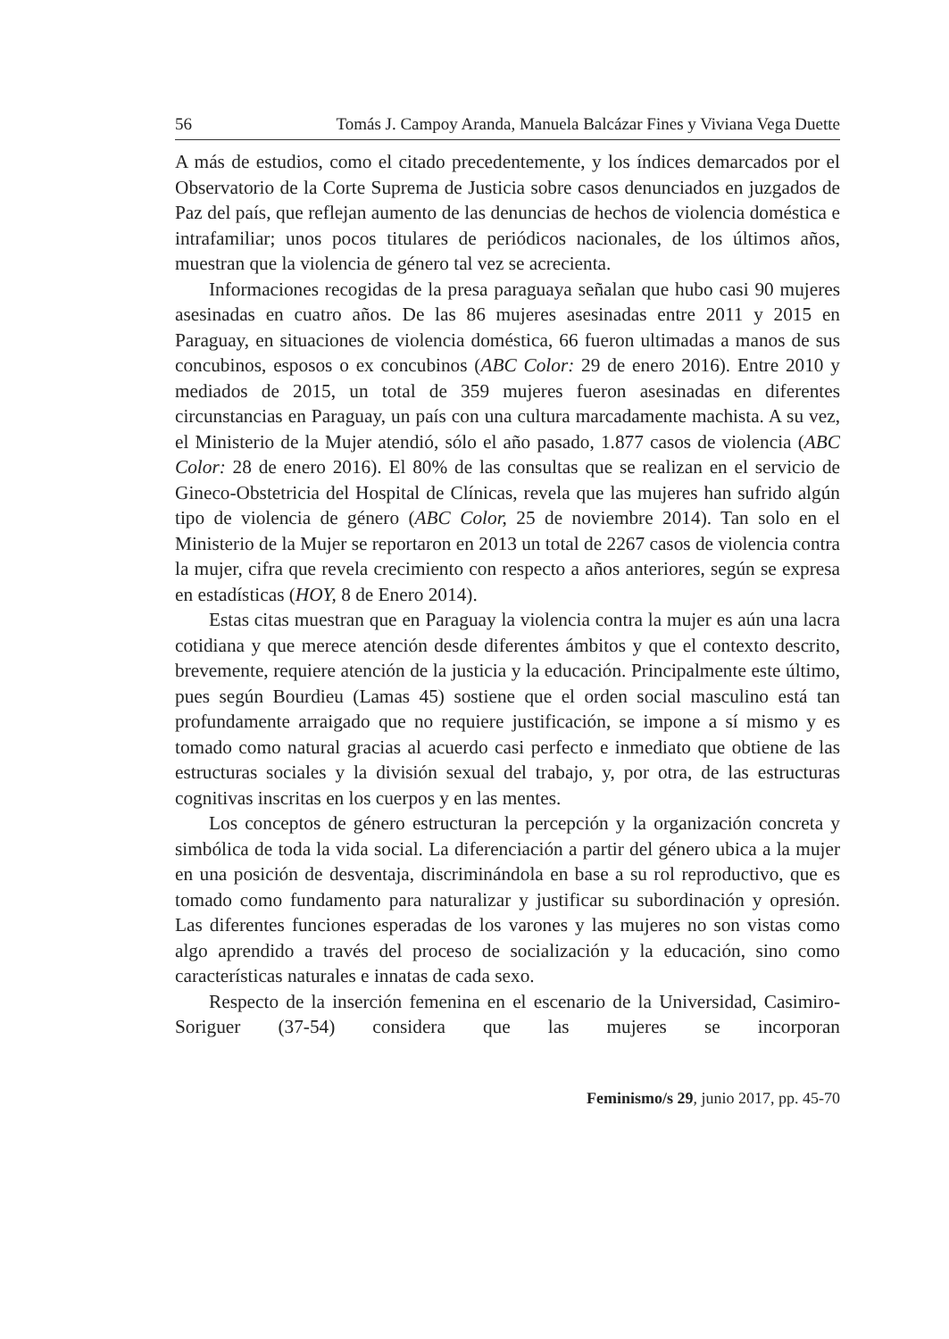56 Tomás J. Campoy Aranda, Manuela Balcázar Fines y Viviana Vega Duette
A más de estudios, como el citado precedentemente, y los índices demarcados por el Observatorio de la Corte Suprema de Justicia sobre casos denunciados en juzgados de Paz del país, que reflejan aumento de las denuncias de hechos de violencia doméstica e intrafamiliar; unos pocos titulares de periódicos nacionales, de los últimos años, muestran que la violencia de género tal vez se acrecienta.
Informaciones recogidas de la presa paraguaya señalan que hubo casi 90 mujeres asesinadas en cuatro años. De las 86 mujeres asesinadas entre 2011 y 2015 en Paraguay, en situaciones de violencia doméstica, 66 fueron ultimadas a manos de sus concubinos, esposos o ex concubinos (ABC Color: 29 de enero 2016). Entre 2010 y mediados de 2015, un total de 359 mujeres fueron asesinadas en diferentes circunstancias en Paraguay, un país con una cultura marcadamente machista. A su vez, el Ministerio de la Mujer atendió, sólo el año pasado, 1.877 casos de violencia (ABC Color: 28 de enero 2016). El 80% de las consultas que se realizan en el servicio de Gineco-Obstetricia del Hospital de Clínicas, revela que las mujeres han sufrido algún tipo de violencia de género (ABC Color, 25 de noviembre 2014). Tan solo en el Ministerio de la Mujer se reportaron en 2013 un total de 2267 casos de violencia contra la mujer, cifra que revela crecimiento con respecto a años anteriores, según se expresa en estadísticas (HOY, 8 de Enero 2014).
Estas citas muestran que en Paraguay la violencia contra la mujer es aún una lacra cotidiana y que merece atención desde diferentes ámbitos y que el contexto descrito, brevemente, requiere atención de la justicia y la educación. Principalmente este último, pues según Bourdieu (Lamas 45) sostiene que el orden social masculino está tan profundamente arraigado que no requiere justificación, se impone a sí mismo y es tomado como natural gracias al acuerdo casi perfecto e inmediato que obtiene de las estructuras sociales y la división sexual del trabajo, y, por otra, de las estructuras cognitivas inscritas en los cuerpos y en las mentes.
Los conceptos de género estructuran la percepción y la organización concreta y simbólica de toda la vida social. La diferenciación a partir del género ubica a la mujer en una posición de desventaja, discriminándola en base a su rol reproductivo, que es tomado como fundamento para naturalizar y justificar su subordinación y opresión. Las diferentes funciones esperadas de los varones y las mujeres no son vistas como algo aprendido a través del proceso de socialización y la educación, sino como características naturales e innatas de cada sexo.
Respecto de la inserción femenina en el escenario de la Universidad, Casimiro-Soriguer (37-54) considera que las mujeres se incorporan
Feminismo/s 29, junio 2017, pp. 45-70